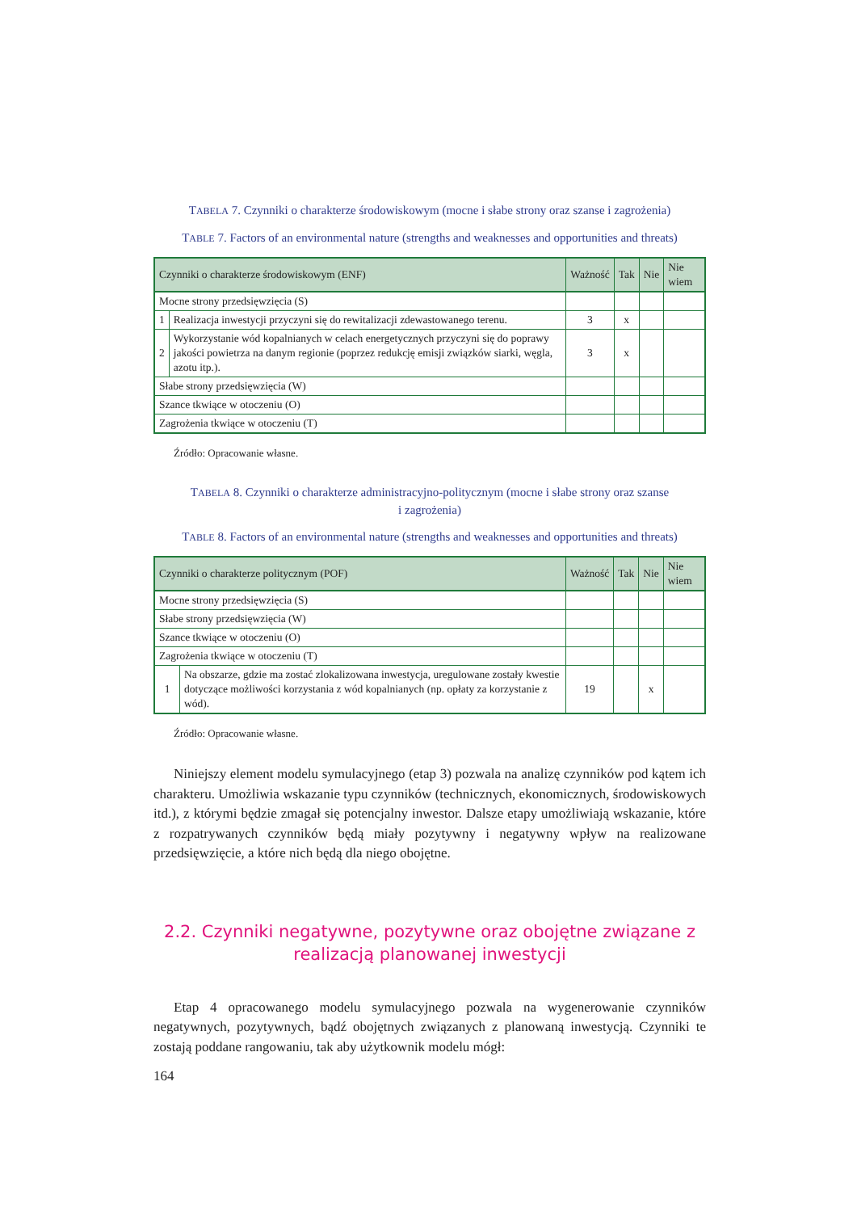TABELA 7. Czynniki o charakterze środowiskowym (mocne i słabe strony oraz szanse i zagrożenia)
TABLE 7. Factors of an environmental nature (strengths and weaknesses and opportunities and threats)
| Czynniki o charakterze środowiskowym (ENF) | | Ważność | Tak | Nie | Nie wiem |
| --- | --- | --- | --- | --- | --- |
| Mocne strony przedsięwzięcia (S) | | | | | |
| 1 | Realizacja inwestycji przyczyni się do rewitalizacji zdewastowanego terenu. | 3 | x | | |
| 2 | Wykorzystanie wód kopalnianych w celach energetycznych przyczyni się do poprawy jakości powietrza na danym regionie (poprzez redukcję emisji związków siarki, węgla, azotu itp.). | 3 | x | | |
| Słabe strony przedsięwzięcia (W) | | | | | |
| Szance tkwiące w otoczeniu (O) | | | | | |
| Zagrożenia tkwiące w otoczeniu (T) | | | | | |
Źródło: Opracowanie własne.
TABELA 8. Czynniki o charakterze administracyjno-politycznym (mocne i słabe strony oraz szanse
i zagrożenia)
TABLE 8. Factors of an environmental nature (strengths and weaknesses and opportunities and threats)
| Czynniki o charakterze politycznym (POF) | | Ważność | Tak | Nie | Nie wiem |
| --- | --- | --- | --- | --- | --- |
| Mocne strony przedsięwzięcia (S) | | | | | |
| Słabe strony przedsięwzięcia (W) | | | | | |
| Szance tkwiące w otoczeniu (O) | | | | | |
| Zagrożenia tkwiące w otoczeniu (T) | | | | | |
| 1 | Na obszarze, gdzie ma zostać zlokalizowana inwestycja, uregulowane zostały kwestie dotyczące możliwości korzystania z wód kopalnianych (np. opłaty za korzystanie z wód). | 19 | | x | |
Źródło: Opracowanie własne.
Niniejszy element modelu symulacyjnego (etap 3) pozwala na analizę czynników pod kątem ich charakteru. Umożliwia wskazanie typu czynników (technicznych, ekonomicznych, środowiskowych itd.), z którymi będzie zmagał się potencjalny inwestor. Dalsze etapy umożliwiają wskazanie, które z rozpatrywanych czynników będą miały pozytywny i negatywny wpływ na realizowane przedsięwzięcie, a które nich będą dla niego obojętne.
2.2. Czynniki negatywne, pozytywne oraz obojętne związane z realizacją planowanej inwestycji
Etap 4 opracowanego modelu symulacyjnego pozwala na wygenerowanie czynników negatywnych, pozytywnych, bądź obojętnych związanych z planowaną inwestycją. Czynniki te zostają poddane rangowaniu, tak aby użytkownik modelu mógł:
164